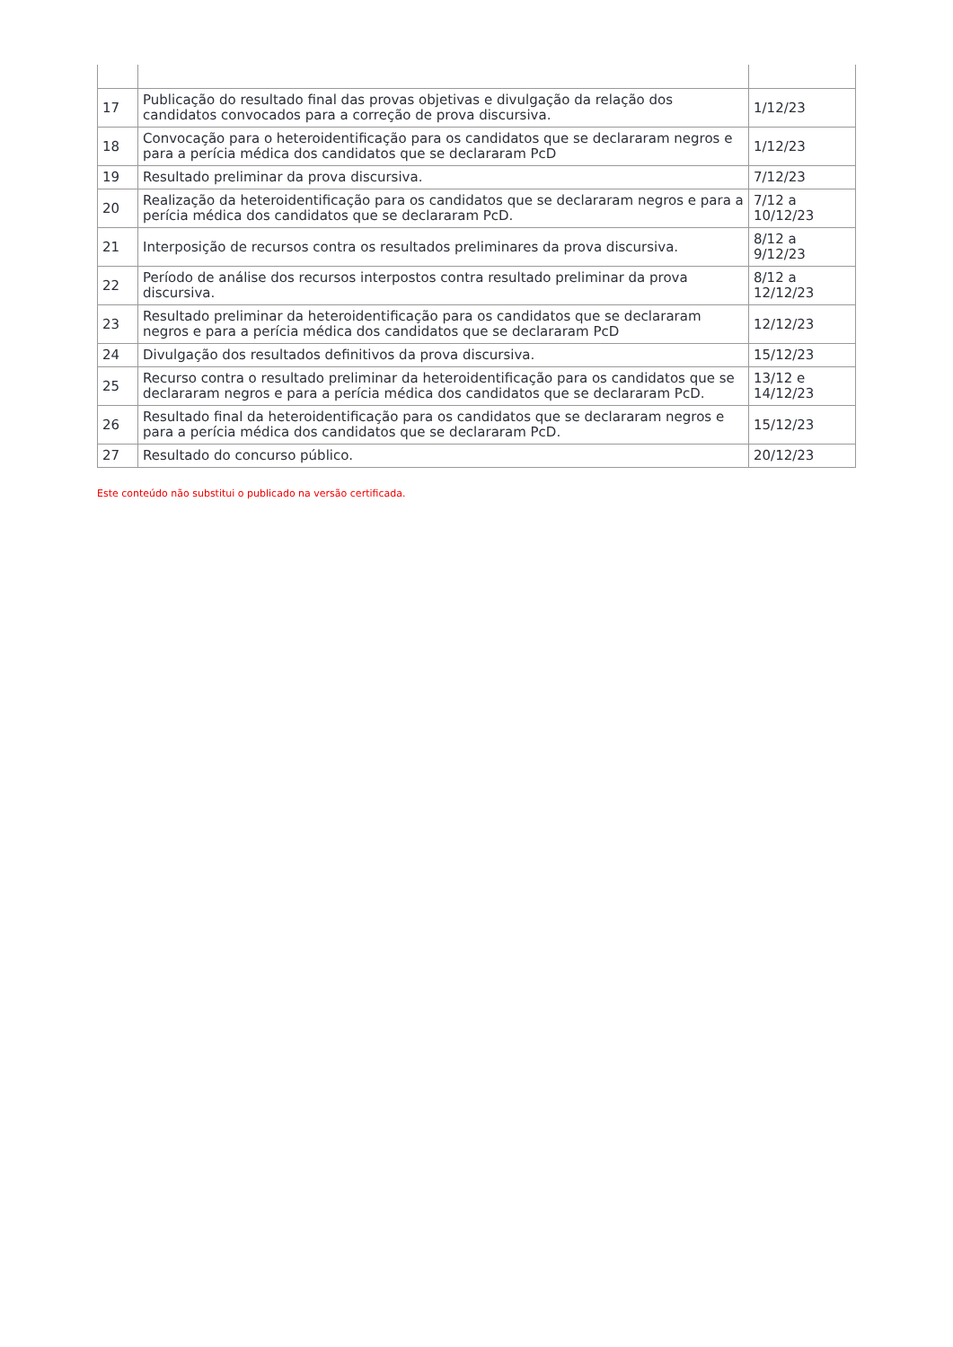| 17 | Publicação do resultado final das provas objetivas e divulgação da relação dos candidatos convocados para a correção de prova discursiva. | 1/12/23 |
| 18 | Convocação para o heteroidentificação para os candidatos que se declararam negros e para a perícia médica dos candidatos que se declararam PcD | 1/12/23 |
| 19 | Resultado preliminar da prova discursiva. | 7/12/23 |
| 20 | Realização da heteroidentificação para os candidatos que se declararam negros e para a perícia médica dos candidatos que se declararam PcD. | 7/12 a 10/12/23 |
| 21 | Interposição de recursos contra os resultados preliminares da prova discursiva. | 8/12 a 9/12/23 |
| 22 | Período de análise dos recursos interpostos contra resultado preliminar da prova discursiva. | 8/12 a 12/12/23 |
| 23 | Resultado preliminar da heteroidentificação para os candidatos que se declararam negros e para a perícia médica dos candidatos que se declararam PcD | 12/12/23 |
| 24 | Divulgação dos resultados definitivos da prova discursiva. | 15/12/23 |
| 25 | Recurso contra o resultado preliminar da heteroidentificação para os candidatos que se declararam negros e para a perícia médica dos candidatos que se declararam PcD. | 13/12 e 14/12/23 |
| 26 | Resultado final da heteroidentificação para os candidatos que se declararam negros e para a perícia médica dos candidatos que se declararam PcD. | 15/12/23 |
| 27 | Resultado do concurso público. | 20/12/23 |
Este conteúdo não substitui o publicado na versão certificada.